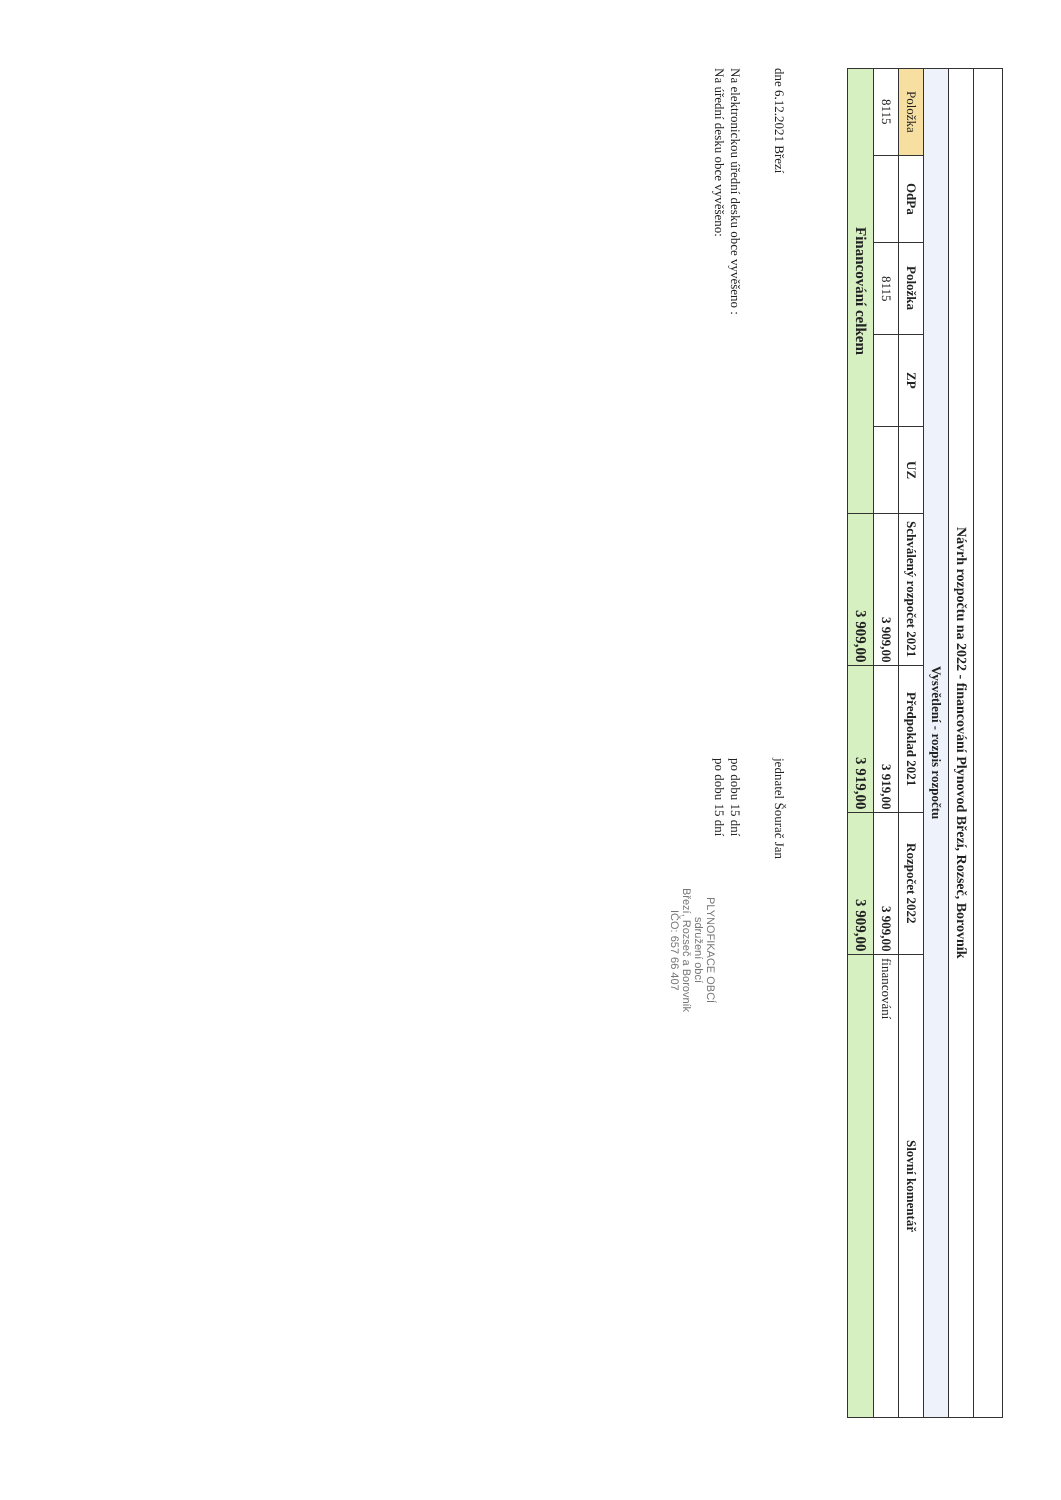| Návrh rozpočtu na 2022 - financování Plynovod Březí, Rozseč, Borovník | | | | | | | | |
| Vysvětlení - rozpis rozpočtu | | | | | | | | |
| Položka | OdPa | Položka | ZP | UZ | Schválený rozpočet 2021 | Předpoklad 2021 | Rozpočet 2022 | Slovní komentář |
| 8115 | | 8115 | | | 3 909,00 | 3 919,00 | 3 909,00 | financování |
| Financování celkem | | | | | 3 909,00 | 3 919,00 | 3 909,00 | |
dne 6.12.2021 Březí jednatel Šourač Jan
Na elektronickou úřední desku obce vyvěšeno : po dobu 15 dní
Na úřední desku obce vyvěšeno: po dobu 15 dní PLYNOFIKACE OBCÍ
sdružení obcí
Březí, Rozseč a Borovník
IČO: 657 66 407